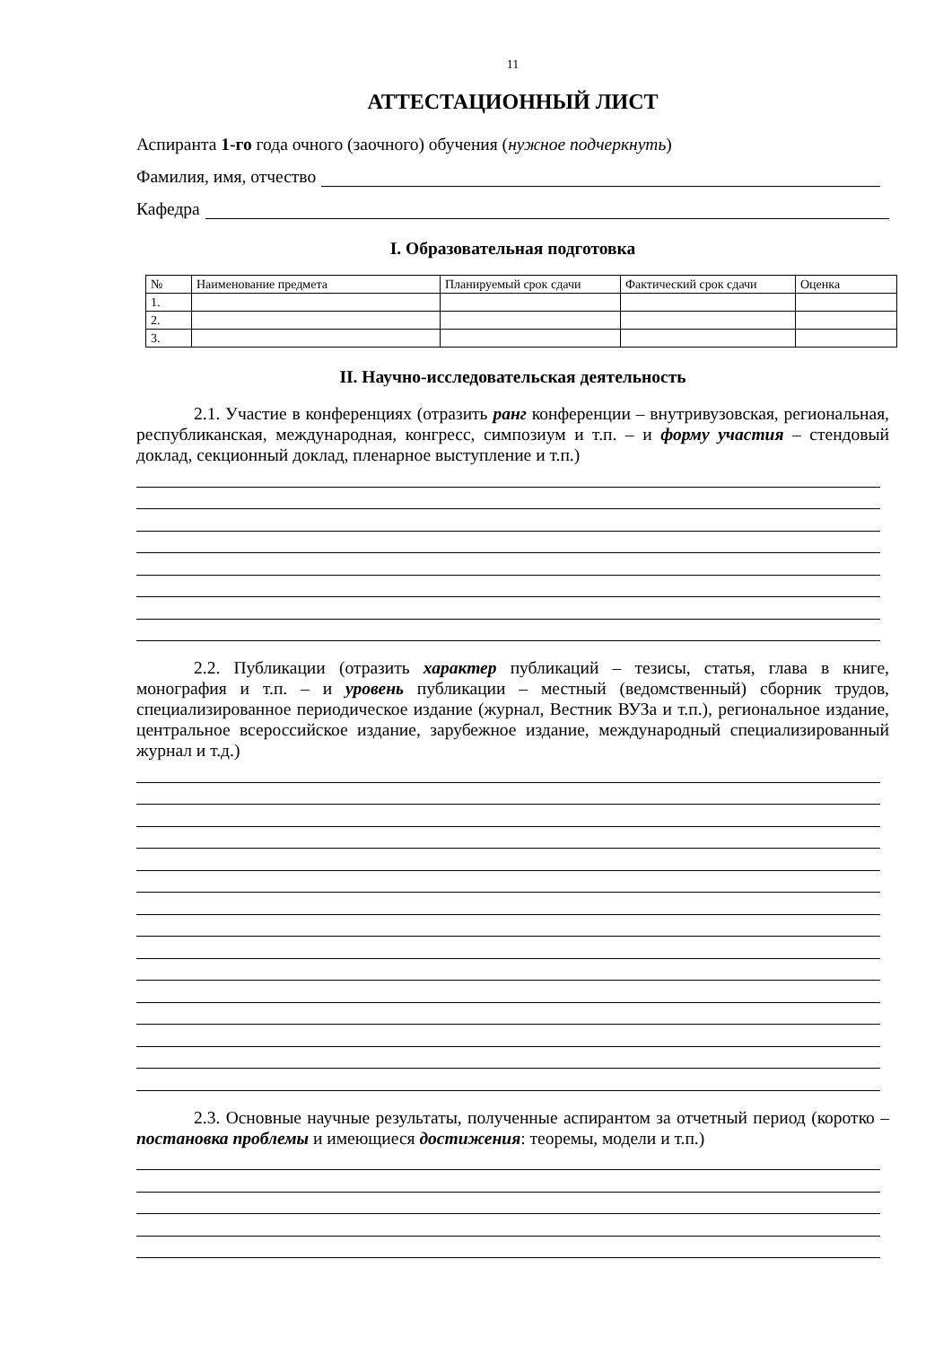11
АТТЕСТАЦИОННЫЙ ЛИСТ
Аспиранта 1-го года очного (заочного) обучения (нужное подчеркнуть)
Фамилия, имя, отчество
Кафедра
I. Образовательная подготовка
| № | Наименование предмета | Планируемый срок сдачи | Фактический срок сдачи | Оценка |
| --- | --- | --- | --- | --- |
| 1. | | | | |
| 2. | | | | |
| 3. | | | | |
II. Научно-исследовательская деятельность
2.1. Участие в конференциях (отразить ранг конференции – внутривузовская, региональная, республиканская, международная, конгресс, симпозиум и т.п. – и форму участия – стендовый доклад, секционный доклад, пленарное выступление и т.п.)
2.2. Публикации (отразить характер публикаций – тезисы, статья, глава в книге, монография и т.п. – и уровень публикации – местный (ведомственный) сборник трудов, специализированное периодическое издание (журнал, Вестник ВУЗа и т.п.), региональное издание, центральное всероссийское издание, зарубежное издание, международный специализированный журнал и т.д.)
2.3. Основные научные результаты, полученные аспирантом за отчетный период (коротко – постановка проблемы и имеющиеся достижения: теоремы, модели и т.п.)